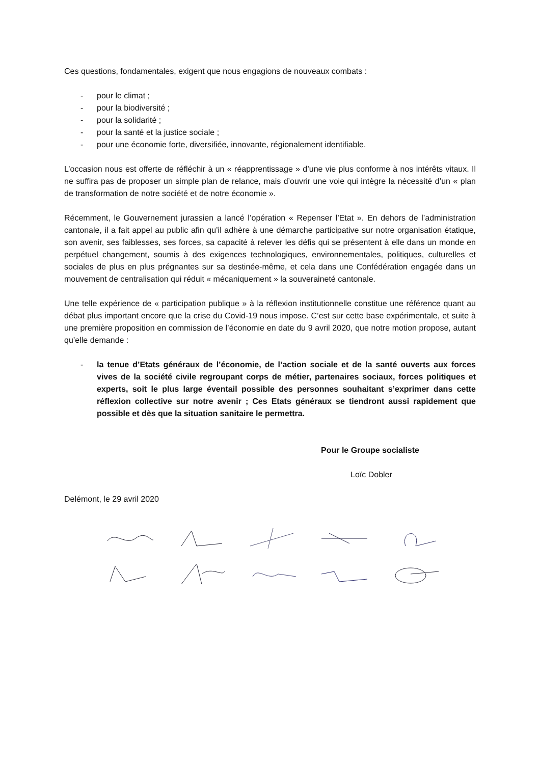Ces questions, fondamentales, exigent que nous engagions de nouveaux combats :
- pour le climat ;
- pour la biodiversité ;
- pour la solidarité ;
- pour la santé et la justice sociale ;
- pour une économie forte, diversifiée, innovante, régionalement identifiable.
L’occasion nous est offerte de réfléchir à un « réapprentissage » d’une vie plus conforme à nos intérêts vitaux. Il ne suffira pas de proposer un simple plan de relance, mais d’ouvrir une voie qui intègre la nécessité d’un « plan de transformation de notre société et de notre économie ».
Récemment, le Gouvernement jurassien a lancé l’opération « Repenser l’Etat ». En dehors de l’administration cantonale, il a fait appel au public afin qu’il adhère à une démarche participative sur notre organisation étatique, son avenir, ses faiblesses, ses forces, sa capacité à relever les défis qui se présentent à elle dans un monde en perpétuel changement, soumis à des exigences technologiques, environnementales, politiques, culturelles et sociales de plus en plus prégnantes sur sa destinée-même, et cela dans une Confédération engagée dans un mouvement de centralisation qui réduit « mécaniquement » la souveraineté cantonale.
Une telle expérience de « participation publique » à la réflexion institutionnelle constitue une référence quant au débat plus important encore que la crise du Covid-19 nous impose. C’est sur cette base expérimentale, et suite à une première proposition en commission de l’économie en date du 9 avril 2020, que notre motion propose, autant qu’elle demande :
- la tenue d’Etats généraux de l’économie, de l’action sociale et de la santé ouverts aux forces vives de la société civile regroupant corps de métier, partenaires sociaux, forces politiques et experts, soit le plus large éventail possible des personnes souhaitant s’exprimer dans cette réflexion collective sur notre avenir ; Ces Etats généraux se tiendront aussi rapidement que possible et dès que la situation sanitaire le permettra.
Pour le Groupe socialiste
Loïc Dobler
Delémont, le 29 avril 2020